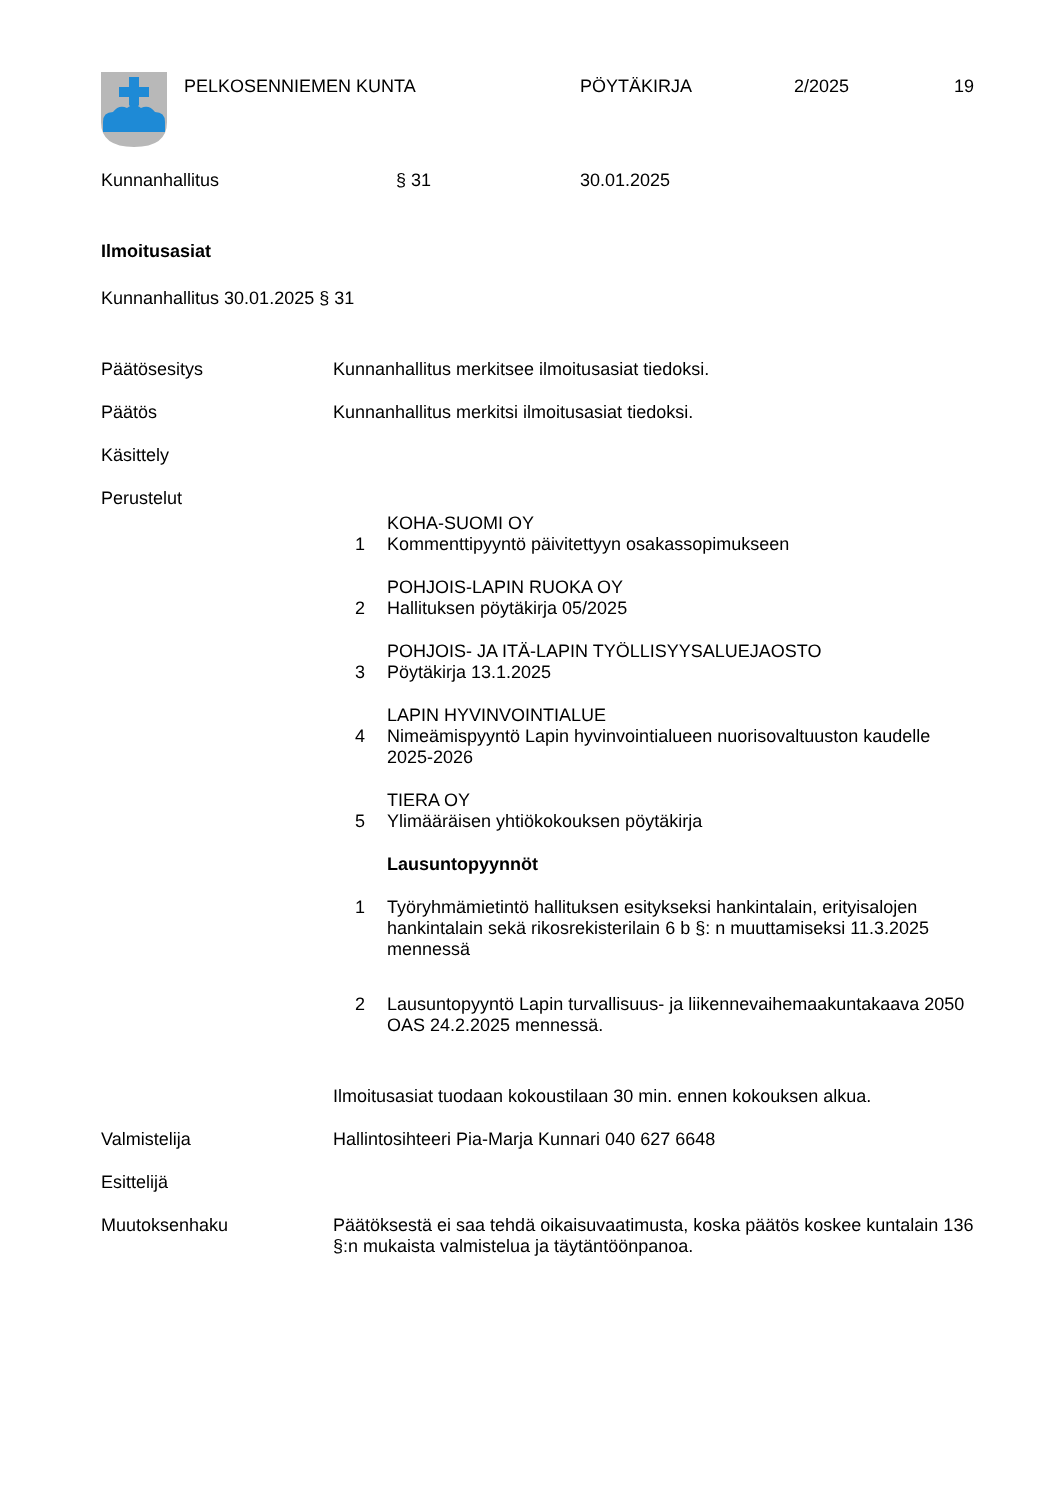PELKOSENNIEMEN KUNTA PÖYTÄKIRJA 2/2025 19
Kunnanhallitus § 31 30.01.2025
Ilmoitusasiat
Kunnanhallitus 30.01.2025 § 31
Päätösesitys Kunnanhallitus merkitsee ilmoitusasiat tiedoksi.
Päätös Kunnanhallitus merkitsi ilmoitusasiat tiedoksi.
Käsittely
Perustelut
1 KOHA-SUOMI OY
Kommenttipyyntö päivitettyyn osakassopimukseen
2 POHJOIS-LAPIN RUOKA OY
Hallituksen pöytäkirja 05/2025
3 POHJOIS- JA ITÄ-LAPIN TYÖLLISYYSALUEJAOSTO
Pöytäkirja 13.1.2025
4 LAPIN HYVINVOINTIALUE
Nimeämispyyntö Lapin hyvinvointialueen nuorisovaltuuston kaudelle 2025-2026
5 TIERA OY
Ylimääräisen yhtiökokouksen pöytäkirja
Lausuntopyynnöt
1 Työryhmämietintö hallituksen esitykseksi hankintalain, erityisalojen hankintalain sekä rikosrekisterilain 6 b §: n muuttamiseksi 11.3.2025 mennessä
2 Lausuntopyyntö Lapin turvallisuus- ja liikennevaihemaakuntakaava 2050 OAS 24.2.2025 mennessä.
Ilmoitusasiat tuodaan kokoustilaan 30 min. ennen kokouksen alkua.
Valmistelija Hallintosihteeri Pia-Marja Kunnari 040 627 6648
Esittelijä
Muutoksenhaku Päätöksestä ei saa tehdä oikaisuvaatimusta, koska päätös koskee kuntalain 136 §:n mukaista valmistelua ja täytäntöönpanoa.